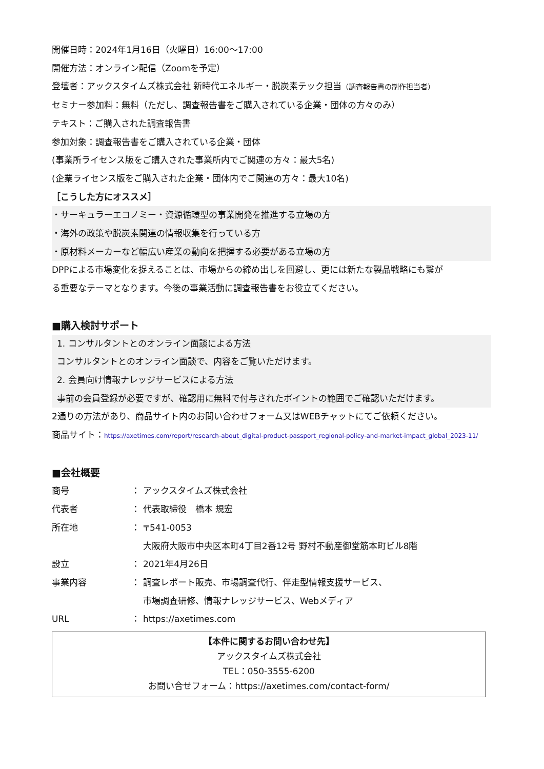開催日時：2024年1月16日（火曜日）16:00～17:00
開催方法：オンライン配信（Zoomを予定）
登壇者：アックスタイムズ株式会社 新時代エネルギー・脱炭素テック担当（調査報告書の制作担当者）
セミナー参加料：無料（ただし、調査報告書をご購入されている企業・団体の方々のみ）
テキスト：ご購入された調査報告書
参加対象：調査報告書をご購入されている企業・団体
(事業所ライセンス版をご購入された事業所内でご関連の方々：最大5名)
(企業ライセンス版をご購入された企業・団体内でご関連の方々：最大10名)
［こうした方にオススメ］
・サーキュラーエコノミー・資源循環型の事業開発を推進する立場の方
・海外の政策や脱炭素関連の情報収集を行っている方
・原材料メーカーなど幅広い産業の動向を把握する必要がある立場の方
DPPによる市場変化を捉えることは、市場からの締め出しを回避し、更には新たな製品戦略にも繋が
る重要なテーマとなります。今後の事業活動に調査報告書をお役立てください。
■購入検討サポート
1. コンサルタントとのオンライン面談による方法
コンサルタントとのオンライン面談で、内容をご覧いただけます。
2. 会員向け情報ナレッジサービスによる方法
事前の会員登録が必要ですが、確認用に無料で付与されたポイントの範囲でご確認いただけます。
2通りの方法があり、商品サイト内のお問い合わせフォーム又はWEBチャットにてご依頼ください。
商品サイト：https://axetimes.com/report/research-about_digital-product-passport_regional-policy-and-market-impact_global_2023-11/
■会社概要
| 商号 | ： | アックスタイムズ株式会社 |
| 代表者 | ： | 代表取締役 橋本 規宏 |
| 所在地 | ： | 〒541-0053 大阪府大阪市中央区本町4丁目2番12号 野村不動産御堂筋本町ビル8階 |
| 設立 | ： | 2021年4月26日 |
| 事業内容 | ： | 調査レポート販売、市場調査代行、伴走型情報支援サービス、 市場調査研修、情報ナレッジサービス、Webメディア |
| URL | ： | https://axetimes.com |
【本件に関するお問い合わせ先】
アックスタイムズ株式会社
TEL：050-3555-6200
お問い合せフォーム：https://axetimes.com/contact-form/